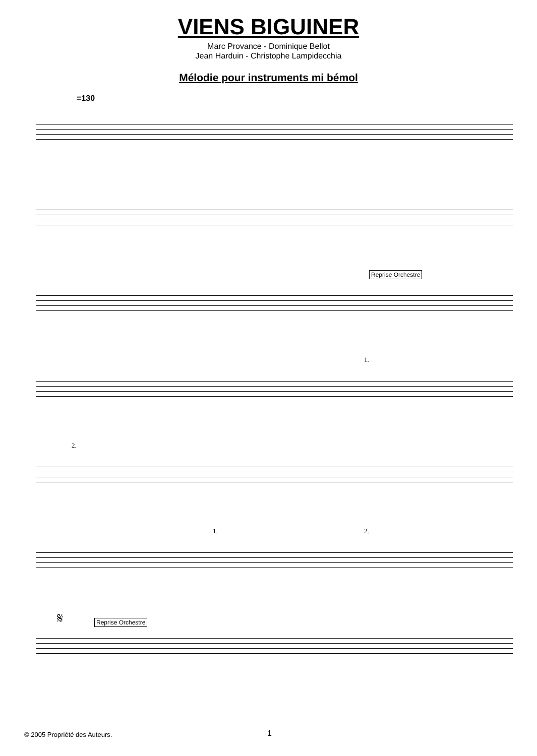VIENS BIGUINER
Marc Provance - Dominique Bellot
Jean Harduin - Christophe Lampidecchia
Mélodie pour instruments mi bémol
=130
Reprise Orchestre
1.
2.
1. 2.
𝄋
Reprise Orchestre
© 2005 Propriété des Auteurs. 1